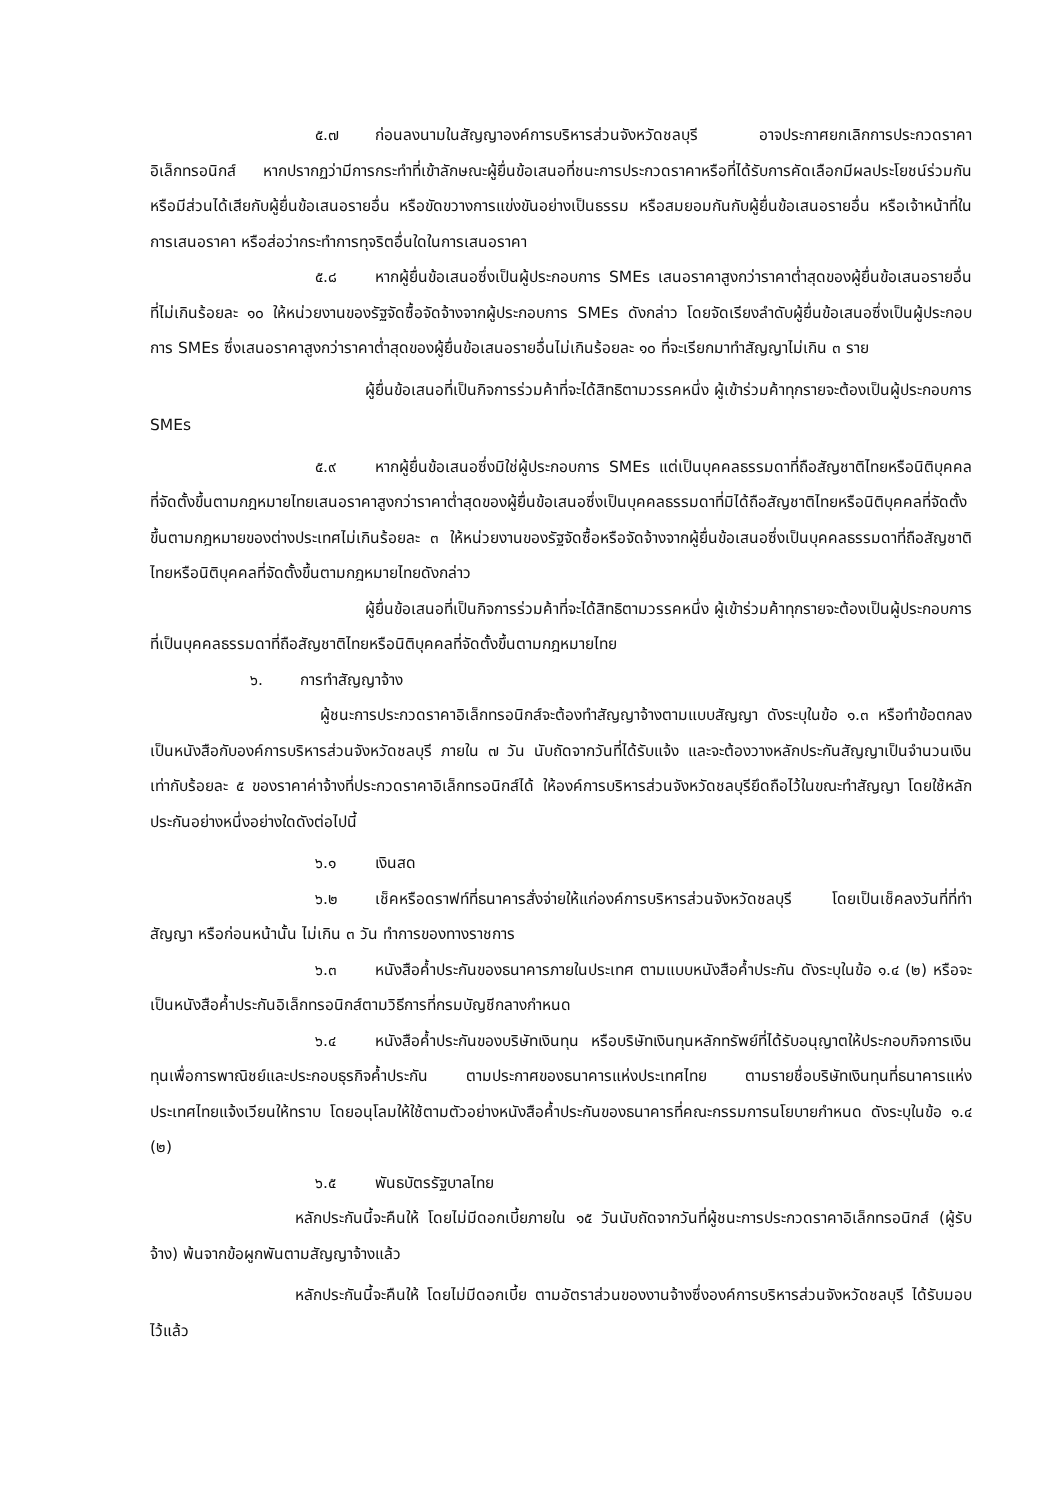๕.๗ ก่อนลงนามในสัญญาองค์การบริหารส่วนจังหวัดชลบุรี อาจประกาศยกเลิกการประกวดราคาอิเล็กทรอนิกส์ หากปรากฏว่ามีการกระทำที่เข้าลักษณะผู้ยื่นข้อเสนอที่ชนะการประกวดราคาหรือที่ได้รับการคัดเลือกมีผลประโยชน์ร่วมกัน หรือมีส่วนได้เสียกับผู้ยื่นข้อเสนอรายอื่น หรือขัดขวางการแข่งขันอย่างเป็นธรรม หรือสมยอมกันกับผู้ยื่นข้อเสนอรายอื่น หรือเจ้าหน้าที่ในการเสนอราคา หรือส่อว่ากระทำการทุจริตอื่นใดในการเสนอราคา
๕.๘ หากผู้ยื่นข้อเสนอซึ่งเป็นผู้ประกอบการ SMEs เสนอราคาสูงกว่าราคาต่ำสุดของผู้ยื่นข้อเสนอรายอื่นที่ไม่เกินร้อยละ ๑๐ ให้หน่วยงานของรัฐจัดซื้อจัดจ้างจากผู้ประกอบการ SMEs ดังกล่าว โดยจัดเรียงลำดับผู้ยื่นข้อเสนอซึ่งเป็นผู้ประกอบการ SMEs ซึ่งเสนอราคาสูงกว่าราคาต่ำสุดของผู้ยื่นข้อเสนอรายอื่นไม่เกินร้อยละ ๑๐ ที่จะเรียกมาทำสัญญาไม่เกิน ๓ ราย
ผู้ยื่นข้อเสนอที่เป็นกิจการร่วมค้าที่จะได้สิทธิตามวรรคหนึ่ง ผู้เข้าร่วมค้าทุกรายจะต้องเป็นผู้ประกอบการ SMEs
๕.๙ หากผู้ยื่นข้อเสนอซึ่งมิใช่ผู้ประกอบการ SMEs แต่เป็นบุคคลธรรมดาที่ถือสัญชาติไทยหรือนิติบุคคลที่จัดตั้งขึ้นตามกฎหมายไทยเสนอราคาสูงกว่าราคาต่ำสุดของผู้ยื่นข้อเสนอซึ่งเป็นบุคคลธรรมดาที่มิได้ถือสัญชาติไทยหรือนิติบุคคลที่จัดตั้งขึ้นตามกฎหมายของต่างประเทศไม่เกินร้อยละ ๓ ให้หน่วยงานของรัฐจัดซื้อหรือจัดจ้างจากผู้ยื่นข้อเสนอซึ่งเป็นบุคคลธรรมดาที่ถือสัญชาติไทยหรือนิติบุคคลที่จัดตั้งขึ้นตามกฎหมายไทยดังกล่าว
ผู้ยื่นข้อเสนอที่เป็นกิจการร่วมค้าที่จะได้สิทธิตามวรรคหนึ่ง ผู้เข้าร่วมค้าทุกรายจะต้องเป็นผู้ประกอบการที่เป็นบุคคลธรรมดาที่ถือสัญชาติไทยหรือนิติบุคคลที่จัดตั้งขึ้นตามกฎหมายไทย
๖. การทำสัญญาจ้าง
ผู้ชนะการประกวดราคาอิเล็กทรอนิกส์จะต้องทำสัญญาจ้างตามแบบสัญญา ดังระบุในข้อ ๑.๓ หรือทำข้อตกลงเป็นหนังสือกับองค์การบริหารส่วนจังหวัดชลบุรี ภายใน ๗ วัน นับถัดจากวันที่ได้รับแจ้ง และจะต้องวางหลักประกันสัญญาเป็นจำนวนเงินเท่ากับร้อยละ ๕ ของราคาค่าจ้างที่ประกวดราคาอิเล็กทรอนิกส์ได้ ให้องค์การบริหารส่วนจังหวัดชลบุรียึดถือไว้ในขณะทำสัญญา โดยใช้หลักประกันอย่างหนึ่งอย่างใดดังต่อไปนี้
๖.๑ เงินสด
๖.๒ เช็คหรือดราฟท์ที่ธนาคารสั่งจ่ายให้แก่องค์การบริหารส่วนจังหวัดชลบุรี โดยเป็นเช็คลงวันที่ที่ทำสัญญา หรือก่อนหน้านั้น ไม่เกิน ๓ วัน ทำการของทางราชการ
๖.๓ หนังสือค้ำประกันของธนาคารภายในประเทศ ตามแบบหนังสือค้ำประกัน ดังระบุในข้อ ๑.๔ (๒) หรือจะเป็นหนังสือค้ำประกันอิเล็กทรอนิกส์ตามวิธีการที่กรมบัญชีกลางกำหนด
๖.๔ หนังสือค้ำประกันของบริษัทเงินทุน หรือบริษัทเงินทุนหลักทรัพย์ที่ได้รับอนุญาตให้ประกอบกิจการเงินทุนเพื่อการพาณิชย์และประกอบธุรกิจค้ำประกัน ตามประกาศของธนาคารแห่งประเทศไทย ตามรายชื่อบริษัทเงินทุนที่ธนาคารแห่งประเทศไทยแจ้งเวียนให้ทราบ โดยอนุโลมให้ใช้ตามตัวอย่างหนังสือค้ำประกันของธนาคารที่คณะกรรมการนโยบายกำหนด ดังระบุในข้อ ๑.๔ (๒)
๖.๕ พันธบัตรรัฐบาลไทย
หลักประกันนี้จะคืนให้ โดยไม่มีดอกเบี้ยภายใน ๑๕ วันนับถัดจากวันที่ผู้ชนะการประกวดราคาอิเล็กทรอนิกส์ (ผู้รับจ้าง) พ้นจากข้อผูกพันตามสัญญาจ้างแล้ว
หลักประกันนี้จะคืนให้ โดยไม่มีดอกเบี้ย ตามอัตราส่วนของงานจ้างซึ่งองค์การบริหารส่วนจังหวัดชลบุรี ได้รับมอบไว้แล้ว